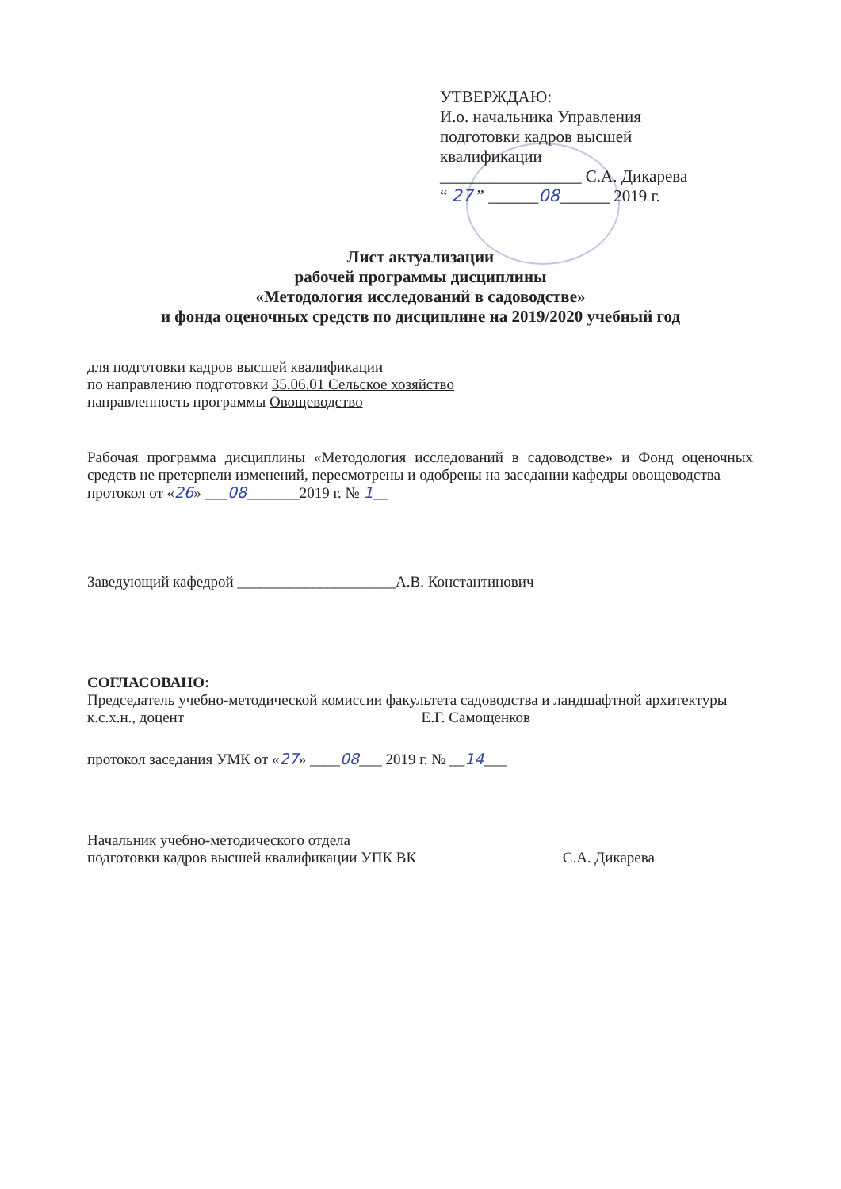УТВЕРЖДАЮ:
И.о. начальника Управления
подготовки кадров высшей
квалификации
_________________ С.А. Дикарева
“ 27 ” ______08______ 2019 г.
Лист актуализации
рабочей программы дисциплины
«Методология исследований в садоводстве»
и фонда оценочных средств по дисциплине на 2019/2020 учебный год
для подготовки кадров высшей квалификации
по направлению подготовки 35.06.01 Сельское хозяйство
направленность программы Овощеводство
Рабочая программа дисциплины «Методология исследований в садоводстве» и Фонд оценочных средств не претерпели изменений, пересмотрены и одобрены на заседании кафедры овощеводства
протокол от «26» ___08_______2019 г. № 1__
Заведующий кафедрой _____________________А.В. Константинович
СОГЛАСОВАНО:
Председатель учебно-методической комиссии факультета садоводства и ландшафтной архитектуры
к.с.х.н., доцент Е.Г. Самощенков
протокол заседания УМК от «27» ____08___ 2019 г. № __14___
Начальник учебно-методического отдела
подготовки кадров высшей квалификации УПК ВК С.А. Дикарева